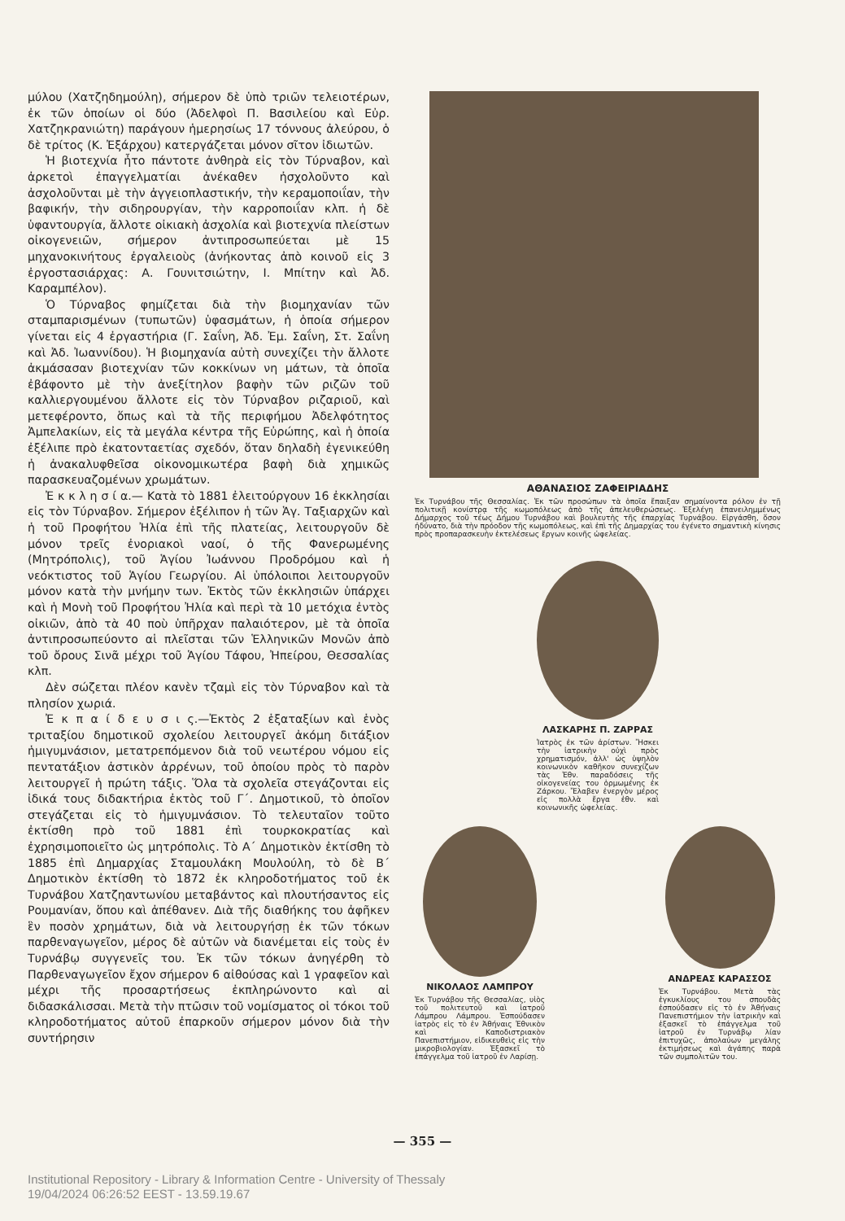μύλου (Χατζηδημούλη), σήμερον δὲ ὑπὸ τριῶν τελειοτέρων, ἐκ τῶν ὁποίων οἱ δύο (Ἀδελφοὶ Π. Βασιλείου καὶ Εὐρ. Χατζηκρανιώτη) παράγουν ἡμερησίως 17 τόννους ἀλεύρου, ὁ δὲ τρίτος (Κ. Ἐξάρχου) κατεργάζεται μόνον σῖτον ἰδιωτῶν.
Ἡ βιοτεχνία ἦτο πάντοτε ἀνθηρὰ εἰς τὸν Τύρναβον, καὶ ἀρκετοὶ ἐπαγγελματίαι ἀνέκαθεν ἠσχολοῦντο καὶ ἀσχολοῦνται μὲ τὴν ἀγγειοπλαστικήν, τὴν κεραμοποιΐαν, τὴν βαφικήν, τὴν σιδηρουργίαν, τὴν καρροποιΐαν κλπ. ἡ δὲ ὑφαντουργία, ἄλλοτε οἰκιακὴ ἀσχολία καὶ βιοτεχνία πλείστων οἰκογενειῶν, σήμερον ἀντιπροσωπεύεται μὲ 15 μηχανοκινήτους ἐργαλειοὺς (ἀνήκοντας ἀπὸ κοινοῦ εἰς 3 ἐργοστασιάρχας: Α. Γουνιτσιώτην, Ι. Μπίτην καὶ Ἀδ. Καραμπέλον).
Ὁ Τύρναβος φημίζεται διὰ τὴν βιομηχανίαν τῶν σταμπαρισμένων (τυπωτῶν) ὑφασμάτων, ἡ ὁποία σήμερον γίνεται εἰς 4 ἐργαστήρια (Γ. Σαΐνη, Ἀδ. Ἐμ. Σαΐνη, Στ. Σαΐνη καὶ Ἀδ. Ἰωαννίδου). Ἡ βιομηχανία αὐτὴ συνεχίζει τὴν ἄλλοτε ἀκμάσασαν βιοτεχνίαν τῶν κοκκίνων νη μάτων, τὰ ὁποῖα ἐβάφοντο μὲ τὴν ἀνεξίτηλον βαφὴν τῶν ριζῶν τοῦ καλλιεργουμένου ἄλλοτε εἰς τὸν Τύρναβον ριζαριοῦ, καὶ μετεφέροντο, ὅπως καὶ τὰ τῆς περιφήμου Ἀδελφότητος Ἀμπελακίων, εἰς τὰ μεγάλα κέντρα τῆς Εὐρώπης, καὶ ἡ ὁποία ἐξέλιπε πρὸ ἑκατονταετίας σχεδόν, ὅταν δηλαδὴ ἐγενικεύθη ἡ ἀνακαλυφθεῖσα οἰκονομικωτέρα βαφὴ διὰ χημικῶς παρασκευαζομένων χρωμάτων.
Ἐ κ κ λ η σ ί α.— Κατὰ τὸ 1881 ἐλειτούργουν 16 ἐκκλησίαι εἰς τὸν Τύρναβον. Σήμερον ἐξέλιπον ἡ τῶν Ἁγ. Ταξιαρχῶν καὶ ἡ τοῦ Προφήτου Ἠλία ἐπὶ τῆς πλατείας, λειτουργοῦν δὲ μόνον τρεῖς ἐνοριακοὶ ναοί, ὁ τῆς Φανερωμένης (Μητρόπολις), τοῦ Ἁγίου Ἰωάννου Προδρόμου καὶ ἡ νεόκτιστος τοῦ Ἁγίου Γεωργίου. Αἱ ὑπόλοιποι λειτουργοῦν μόνον κατὰ τὴν μνήμην των. Ἐκτὸς τῶν ἐκκλησιῶν ὑπάρχει καὶ ἡ Μονὴ τοῦ Προφήτου Ἠλία καὶ περὶ τὰ 10 μετόχια ἐντὸς οἰκιῶν, ἀπὸ τὰ 40 ποὺ ὑπῆρχαν παλαιότερον, μὲ τὰ ὁποῖα ἀντιπροσωπεύοντο αἱ πλεῖσται τῶν Ἑλληνικῶν Μονῶν ἀπὸ τοῦ ὄρους Σινᾶ μέχρι τοῦ Ἁγίου Τάφου, Ἠπείρου, Θεσσαλίας κλπ.
Δὲν σώζεται πλέον κανὲν τζαμὶ εἰς τὸν Τύρναβον καὶ τὰ πλησίον χωριά.
Ἐ κ π α ί δ ε υ σ ι ς.—Ἐκτὸς 2 ἑξαταξίων καὶ ἑνὸς τριταξίου δημοτικοῦ σχολείου λειτουργεῖ ἀκόμη διτάξιον ἡμιγυμνάσιον, μετατρεπόμενον διὰ τοῦ νεωτέρου νόμου εἰς πεντατάξιον ἀστικὸν ἀρρένων, τοῦ ὁποίου πρὸς τὸ παρὸν λειτουργεῖ ἡ πρώτη τάξις. Ὅλα τὰ σχολεῖα στεγάζονται εἰς ἰδικά τους διδακτήρια ἐκτὸς τοῦ Γ΄. Δημοτικοῦ, τὸ ὁποῖον στεγάζεται εἰς τὸ ἡμιγυμνάσιον. Τὸ τελευταῖον τοῦτο ἐκτίσθη πρὸ τοῦ 1881 ἐπὶ τουρκοκρατίας καὶ ἐχρησιμοποιεῖτο ὡς μητρόπολις. Τὸ Α΄ Δημοτικὸν ἐκτίσθη τὸ 1885 ἐπὶ Δημαρχίας Σταμουλάκη Μουλούλη, τὸ δὲ Β΄ Δημοτικὸν ἐκτίσθη τὸ 1872 ἐκ κληροδοτήματος τοῦ ἐκ Τυρνάβου Χατζηαντωνίου μεταβάντος καὶ πλουτήσαντος εἰς Ρουμανίαν, ὅπου καὶ ἀπέθανεν. Διὰ τῆς διαθήκης του ἀφῆκεν ἓν ποσὸν χρημάτων, διὰ νὰ λειτουργήσῃ ἐκ τῶν τόκων παρθεναγωγεῖον, μέρος δὲ αὐτῶν νὰ διανέμεται εἰς τοὺς ἐν Τυρνάβῳ συγγενεῖς του. Ἐκ τῶν τόκων ἀνηγέρθη τὸ Παρθεναγωγεῖον ἔχον σήμερον 6 αἰθούσας καὶ 1 γραφεῖον καὶ μέχρι τῆς προσαρτήσεως ἐκπληρώνοντο καὶ αἱ διδασκάλισσαι. Μετὰ τὴν πτῶσιν τοῦ νομίσματος οἱ τόκοι τοῦ κληροδοτήματος αὐτοῦ ἐπαρκοῦν σήμερον μόνον διὰ τὴν συντήρησιν
ΑΘΑΝΑΣΙΟΣ ΖΑΦΕΙΡΙΑΔΗΣ
Ἐκ Τυρνάβου τῆς Θεσσαλίας. Ἐκ τῶν προσώπων τὰ ὁποῖα ἔπαιξαν σημαίνοντα ρόλον ἐν τῇ πολιτικῇ κονίστρᾳ τῆς κωμοπόλεως ἀπὸ τῆς ἀπελευθερώσεως. Ἐξελέγη ἐπανειλημμένως Δήμαρχος τοῦ τέως Δήμου Τυρνάβου καὶ βουλευτὴς τῆς ἐπαρχίας Τυρνάβου. Εἰργάσθη, ὅσον ἠδύνατο, διὰ τὴν πρόοδον τῆς κωμοπόλεως, καὶ ἐπὶ τῆς Δημαρχίας του ἐγένετο σημαντικὴ κίνησις πρὸς προπαρασκευὴν ἐκτελέσεως ἔργων κοινῆς ὠφελείας.
ΛΑΣΚΑΡΗΣ Π. ΖΑΡΡΑΣ
Ἰατρὸς ἐκ τῶν ἀρίστων. Ἤσκει τὴν ἰατρικὴν οὐχὶ πρὸς χρηματισμόν, ἀλλ' ὡς ὑψηλὸν κοινωνικὸν καθῆκον συνεχίζων τὰς Ἐθν. παραδόσεις τῆς οἰκογενείας του ὁρμωμένης ἐκ Ζάρκου. Ἔλαβεν ἐνεργὸν μέρος εἰς πολλὰ ἔργα ἐθν. καὶ κοινωνικῆς ὠφελείας.
ΝΙΚΟΛΑΟΣ ΛΑΜΠΡΟΥ
Ἐκ Τυρνάβου τῆς Θεσσαλίας, υἱὸς τοῦ πολιτευτοῦ καὶ ἰατροῦ Λάμπρου Λάμπρου. Ἐσπούδασεν ἰατρὸς εἰς τὸ ἐν Ἀθήναις Ἐθνικὸν καὶ Καποδιστριακὸν Πανεπιστήμιον, εἰδικευθεὶς εἰς τὴν μικροβιολογίαν. Ἐξασκεῖ τὸ ἐπάγγελμα τοῦ ἰατροῦ ἐν Λαρίσῃ.
ΑΝΔΡΕΑΣ ΚΑΡΑΣΣΟΣ
Ἐκ Τυρνάβου. Μετὰ τὰς ἐγκυκλίους του σπουδὰς ἐσπούδασεν εἰς τὸ ἐν Ἀθήναις Πανεπιστήμιον τὴν ἰατρικὴν καὶ ἐξασκεῖ τὸ ἐπάγγελμα τοῦ ἰατροῦ ἐν Τυρνάβῳ λίαν ἐπιτυχῶς, ἀπολαύων μεγάλης ἐκτιμήσεως καὶ ἀγάπης παρὰ τῶν συμπολιτῶν του.
— 355 —
Institutional Repository - Library & Information Centre - University of Thessaly
19/04/2024 06:26:52 EEST - 13.59.19.67